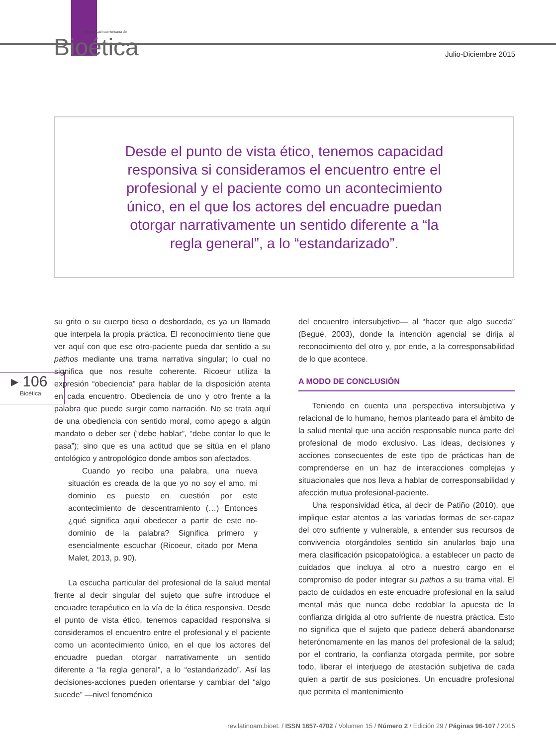Revista Latinoamericana de
Bioética
Julio-Diciembre 2015
Desde el punto de vista ético, tenemos capacidad responsiva si consideramos el encuentro entre el profesional y el paciente como un acontecimiento único, en el que los actores del encuadre puedan otorgar narrativamente un sentido diferente a “la regla general”, a lo “estandarizado”.
▸ 106
Bioética
su grito o su cuerpo tieso o desbordado, es ya un llamado que interpela la propia práctica. El reconocimiento tiene que ver aquí con que ese otro-paciente pueda dar sentido a su pathos mediante una trama narrativa singular; lo cual no significa que nos resulte coherente. Ricoeur utiliza la expresión “obeciencia” para hablar de la disposición atenta en cada encuentro. Obediencia de uno y otro frente a la palabra que puede surgir como narración. No se trata aquí de una obediencia con sentido moral, como apego a algún mandato o deber ser (“debe hablar”, “debe contar lo que le pasa”); sino que es una actitud que se sitúa en el plano ontológico y antropológico donde ambos son afectados.
Cuando yo recibo una palabra, una nueva situación es creada de la que yo no soy el amo, mi dominio es puesto en cuestión por este acontecimiento de descentramiento (…) Entonces ¿qué significa aquí obedecer a partir de este no-dominio de la palabra? Significa primero y esencialmente escuchar (Ricoeur, citado por Mena Malet, 2013, p. 90).
La escucha particular del profesional de la salud mental frente al decir singular del sujeto que sufre introduce el encuadre terapéutico en la vía de la ética responsiva. Desde el punto de vista ético, tenemos capacidad responsiva si consideramos el encuentro entre el profesional y el paciente como un acontecimiento único, en el que los actores del encuadre puedan otorgar narrativamente un sentido diferente a “la regla general”, a lo “estandarizado”. Así las decisiones-acciones pueden orientarse y cambiar del “algo sucede” —nivel fenoménico
del encuentro intersubjetivo— al “hacer que algo suceda” (Begué, 2003), donde la intención agencial se dirija al reconocimiento del otro y, por ende, a la corresponsabilidad de lo que acontece.
A MODO DE CONCLUSIÓN
Teniendo en cuenta una perspectiva intersubjetiva y relacional de lo humano, hemos planteado para el ámbito de la salud mental que una acción responsable nunca parte del profesional de modo exclusivo. Las ideas, decisiones y acciones consecuentes de este tipo de prácticas han de comprenderse en un haz de interacciones complejas y situacionales que nos lleva a hablar de corresponsabilidad y afección mutua profesional-paciente.
Una responsividad ética, al decir de Patiño (2010), que implique estar atentos a las variadas formas de ser-capaz del otro sufriente y vulnerable, a entender sus recursos de convivencia otorgándoles sentido sin anularlos bajo una mera clasificación psicopatológica, a establecer un pacto de cuidados que incluya al otro a nuestro cargo en el compromiso de poder integrar su pathos a su trama vital. El pacto de cuidados en este encuadre profesional en la salud mental más que nunca debe redoblar la apuesta de la confianza dirigida al otro sufriente de nuestra práctica. Esto no significa que el sujeto que padece deberá abandonarse heterónomamente en las manos del profesional de la salud; por el contrario, la confianza otorgada permite, por sobre todo, liberar el interjuego de atestación subjetiva de cada quien a partir de sus posiciones. Un encuadre profesional que permita el mantenimiento
rev.latinoam.bioet. / ISSN 1657-4702 / Volumen 15 / Número 2 / Edición 29 / Páginas 96-107 / 2015